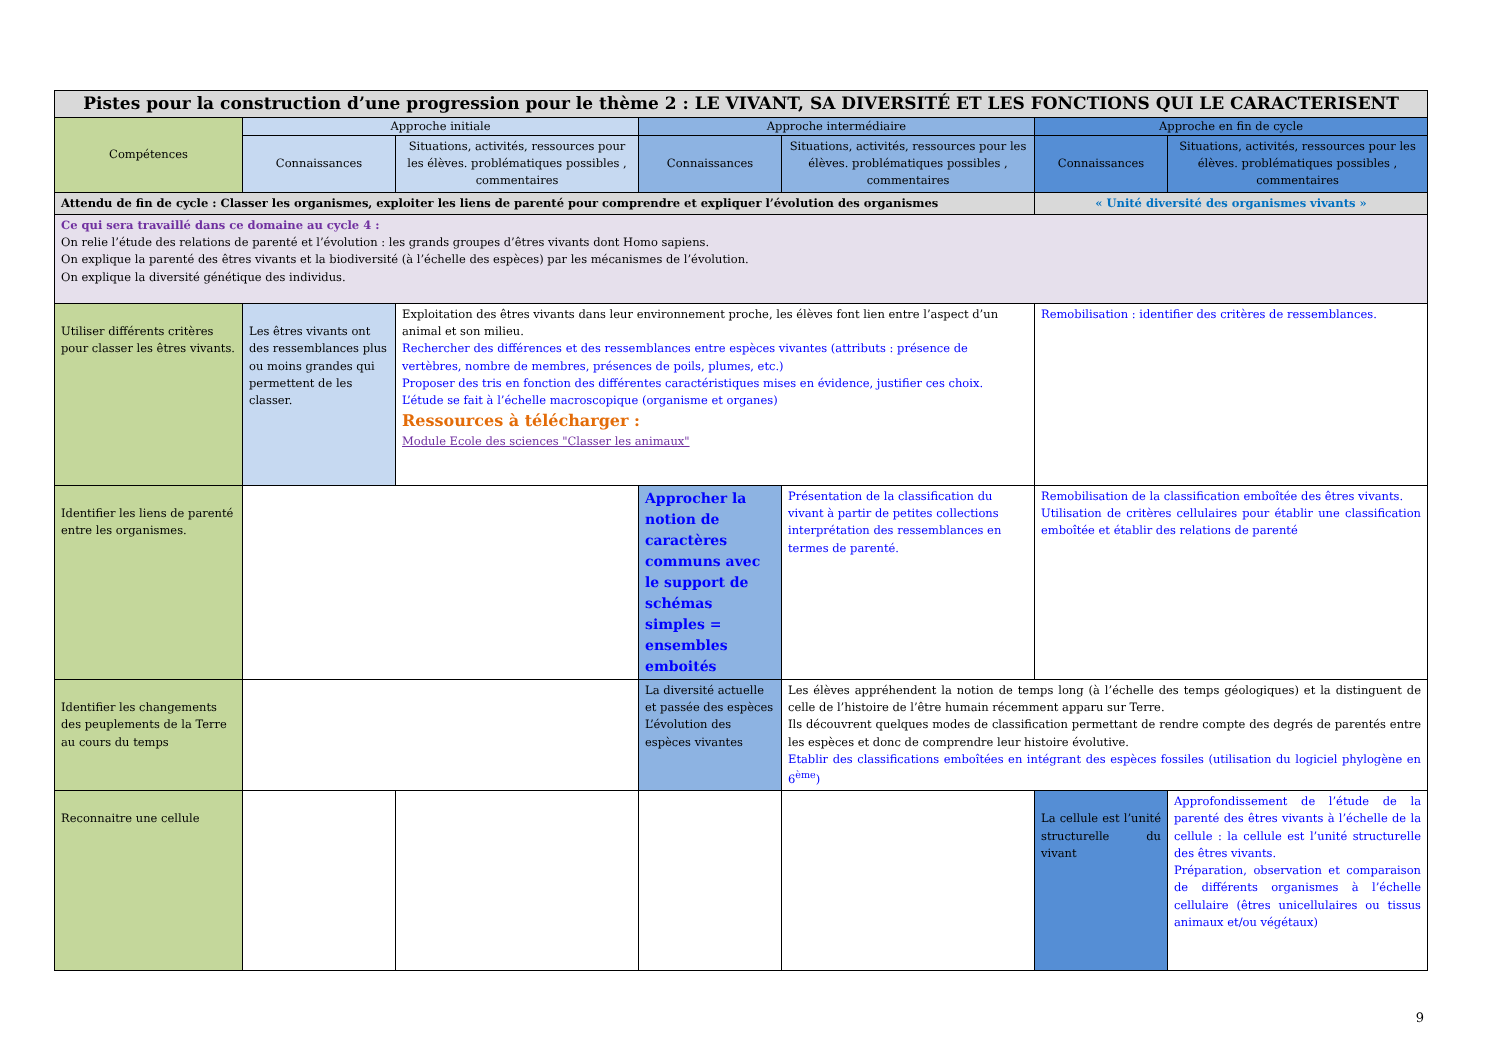| Pistes pour la construction d’une progression pour le thème 2 : LE VIVANT, SA DIVERSITÉ ET LES FONCTIONS QUI LE CARACTERISENT | | | | | | |
| --- | --- | --- | --- | --- | --- | --- |
| Compétences | Approche initiale | | Approche intermédiaire | | Approche en fin de cycle | |
| | Connaissances | Situations, activités, ressources pour les élèves. problématiques possibles , commentaires | Connaissances | Situations, activités, ressources pour les élèves. problématiques possibles , commentaires | Connaissances | Situations, activités, ressources pour les élèves. problématiques possibles , commentaires |
| Attendu de fin de cycle : Classer les organismes, exploiter les liens de parenté pour comprendre et expliquer l’évolution des organismes | | | | | « Unité diversité des organismes vivants » | |
| Ce qui sera travaillé dans ce domaine au cycle 4 : On relie l’étude des relations de parenté et l’évolution : les grands groupes d’êtres vivants dont Homo sapiens. On explique la parenté des êtres vivants et la biodiversité (à l’échelle des espèces) par les mécanismes de l’évolution. On explique la diversité génétique des individus. | | | | | | |
| Utiliser différents critères pour classer les êtres vivants. | Les êtres vivants ont des ressemblances plus ou moins grandes qui permettent de les classer. | Exploitation des êtres vivants dans leur environnement proche, les élèves font lien entre l’aspect d’un animal et son milieu. Rechercher des différences et des ressemblances entre espèces vivantes (attributs : présence de vertèbres, nombre de membres, présences de poils, plumes, etc.) Proposer des tris en fonction des différentes caractéristiques mises en évidence, justifier ces choix. L’étude se fait à l’échelle macroscopique (organisme et organes) Ressources à télécharger : Module Ecole des sciences "Classer les animaux" | | | Remobilisation : identifier des critères de ressemblances. | |
| Identifier les liens de parenté entre les organismes. | | | Approcher la notion de caractères communs avec le support de schémas simples = ensembles emboités | Présentation de la classification du vivant à partir de petites collections interprétation des ressemblances en termes de parenté. | Remobilisation de la classification emboîtée des êtres vivants. Utilisation de critères cellulaires pour établir une classification emboîtée et établir des relations de parenté | |
| Identifier les changements des peuplements de la Terre au cours du temps | | | La diversité actuelle et passée des espèces L’évolution des espèces vivantes | Les élèves appréhendent la notion de temps long (à l’échelle des temps géologiques) et la distinguent de celle de l’histoire de l’être humain récemment apparu sur Terre. Ils découvrent quelques modes de classification permettant de rendre compte des degrés de parentés entre les espèces et donc de comprendre leur histoire évolutive. Etablir des classifications emboîtées en intégrant des espèces fossiles (utilisation du logiciel phylogène en 6<sup>ème</sup>) | | |
| Reconnaitre une cellule | | | | | La cellule est l’unité structurelle du vivant | Approfondissement de l’étude de la parenté des êtres vivants à l’échelle de la cellule : la cellule est l’unité structurelle des êtres vivants. Préparation, observation et comparaison de différents organismes à l’échelle cellulaire (êtres unicellulaires ou tissus animaux et/ou végétaux) |
9